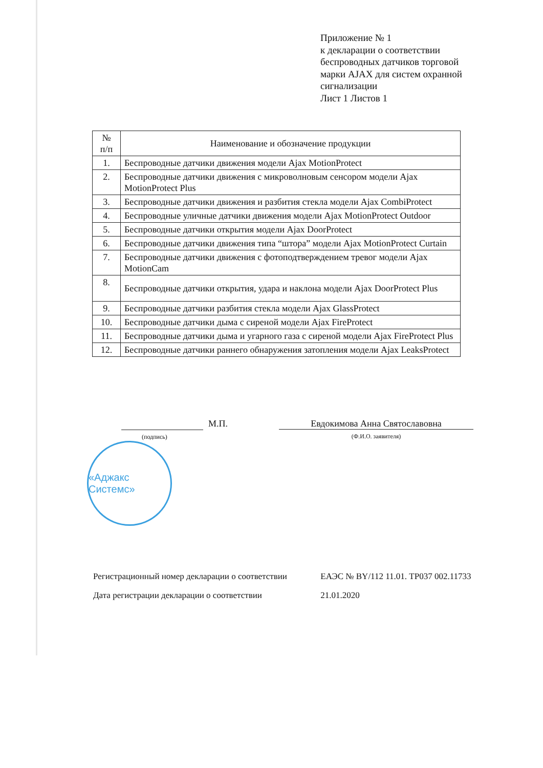Приложение № 1
к декларации о соответствии
беспроводных датчиков торговой
марки AJAX для систем охранной
сигнализации
Лист 1 Листов 1
| № п/п | Наименование и обозначение продукции |
| --- | --- |
| 1. | Беспроводные датчики движения модели Ajax MotionProtect |
| 2. | Беспроводные датчики движения с микроволновым сенсором модели Ajax MotionProtect Plus |
| 3. | Беспроводные датчики движения и разбития стекла модели Ajax CombiProtect |
| 4. | Беспроводные уличные датчики движения модели Ajax MotionProtect Outdoor |
| 5. | Беспроводные датчики открытия модели Ajax DoorProtect |
| 6. | Беспроводные датчики движения типа “штора” модели Ajax MotionProtect Curtain |
| 7. | Беспроводные датчики движения с фотоподтверждением тревог модели Ajax MotionCam |
| 8. | Беспроводные датчики открытия, удара и наклона модели Ajax DoorProtect Plus |
| 9. | Беспроводные датчики разбития стекла модели Ajax GlassProtect |
| 10. | Беспроводные датчики дыма с сиреной модели Ajax FireProtect |
| 11. | Беспроводные датчики дыма и угарного газа с сиреной модели Ajax FireProtect Plus |
| 12. | Беспроводные датчики раннего обнаружения затопления модели Ajax LeaksProtect |
(подпись)
М.П. Евдокимова Анна Святославовна
(Ф.И.О. заявителя)
«Аджакс Системс»
Регистрационный номер декларации о соответствии ЕАЭС № BY/112 11.01. ТР037 002.11733
Дата регистрации декларации о соответствии 21.01.2020